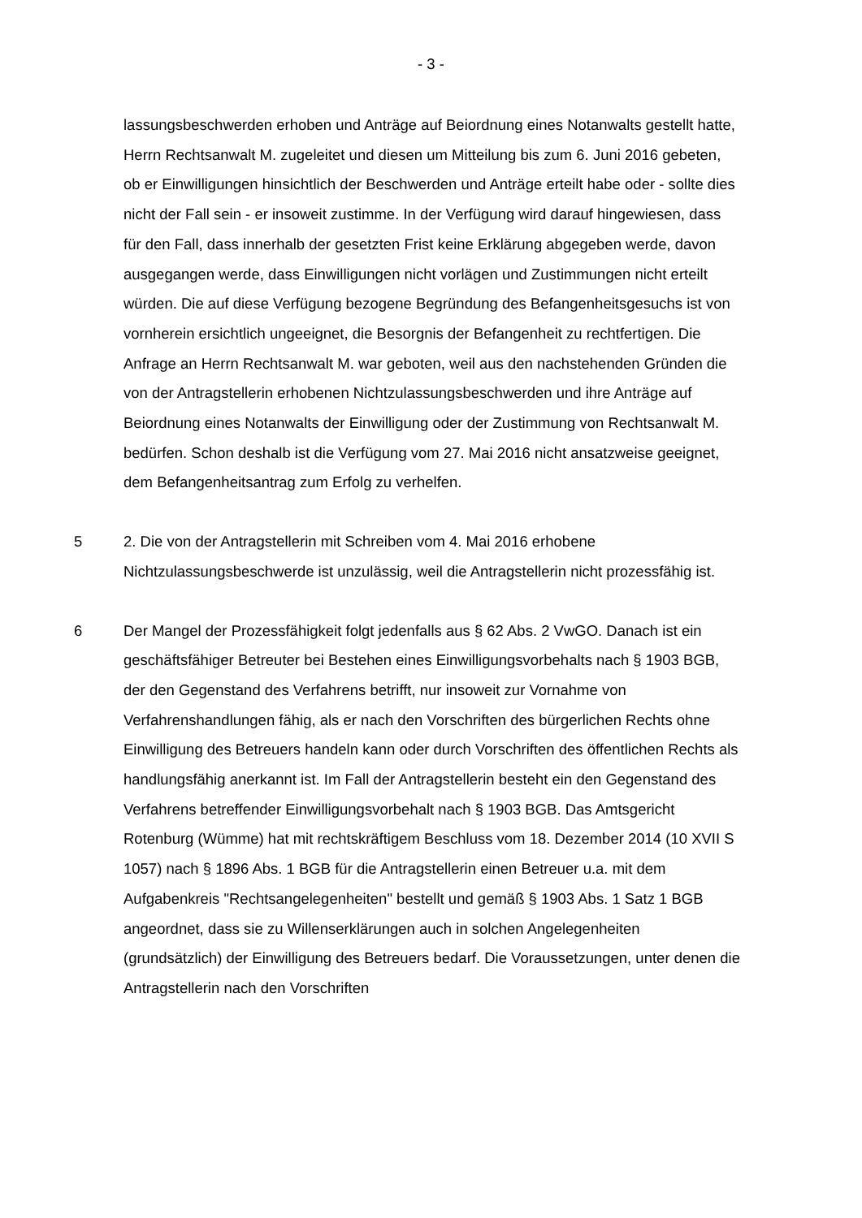- 3 -
lassungsbeschwerden erhoben und Anträge auf Beiordnung eines Notanwalts gestellt hatte, Herrn Rechtsanwalt M. zugeleitet und diesen um Mitteilung bis zum 6. Juni 2016 gebeten, ob er Einwilligungen hinsichtlich der Beschwerden und Anträge erteilt habe oder - sollte dies nicht der Fall sein - er insoweit zustimme. In der Verfügung wird darauf hingewiesen, dass für den Fall, dass innerhalb der gesetzten Frist keine Erklärung abgegeben werde, davon ausgegangen werde, dass Einwilligungen nicht vorlägen und Zustimmungen nicht erteilt würden. Die auf diese Verfügung bezogene Begründung des Befangenheitsgesuchs ist von vornherein ersichtlich ungeeignet, die Besorgnis der Befangenheit zu rechtfertigen. Die Anfrage an Herrn Rechtsanwalt M. war geboten, weil aus den nachstehenden Gründen die von der Antragstellerin erhobenen Nichtzulassungsbeschwerden und ihre Anträge auf Beiordnung eines Notanwalts der Einwilligung oder der Zustimmung von Rechtsanwalt M. bedürfen. Schon deshalb ist die Verfügung vom 27. Mai 2016 nicht ansatzweise geeignet, dem Befangenheitsantrag zum Erfolg zu verhelfen.
5 2. Die von der Antragstellerin mit Schreiben vom 4. Mai 2016 erhobene Nichtzulassungsbeschwerde ist unzulässig, weil die Antragstellerin nicht prozessfähig ist.
6 Der Mangel der Prozessfähigkeit folgt jedenfalls aus § 62 Abs. 2 VwGO. Danach ist ein geschäftsfähiger Betreuter bei Bestehen eines Einwilligungsvorbehalts nach § 1903 BGB, der den Gegenstand des Verfahrens betrifft, nur insoweit zur Vornahme von Verfahrenshandlungen fähig, als er nach den Vorschriften des bürgerlichen Rechts ohne Einwilligung des Betreuers handeln kann oder durch Vorschriften des öffentlichen Rechts als handlungsfähig anerkannt ist. Im Fall der Antragstellerin besteht ein den Gegenstand des Verfahrens betreffender Einwilligungsvorbehalt nach § 1903 BGB. Das Amtsgericht Rotenburg (Wümme) hat mit rechtskräftigem Beschluss vom 18. Dezember 2014 (10 XVII S 1057) nach § 1896 Abs. 1 BGB für die Antragstellerin einen Betreuer u.a. mit dem Aufgabenkreis "Rechtsangelegenheiten" bestellt und gemäß § 1903 Abs. 1 Satz 1 BGB angeordnet, dass sie zu Willenserklärungen auch in solchen Angelegenheiten (grundsätzlich) der Einwilligung des Betreuers bedarf. Die Voraussetzungen, unter denen die Antragstellerin nach den Vorschriften